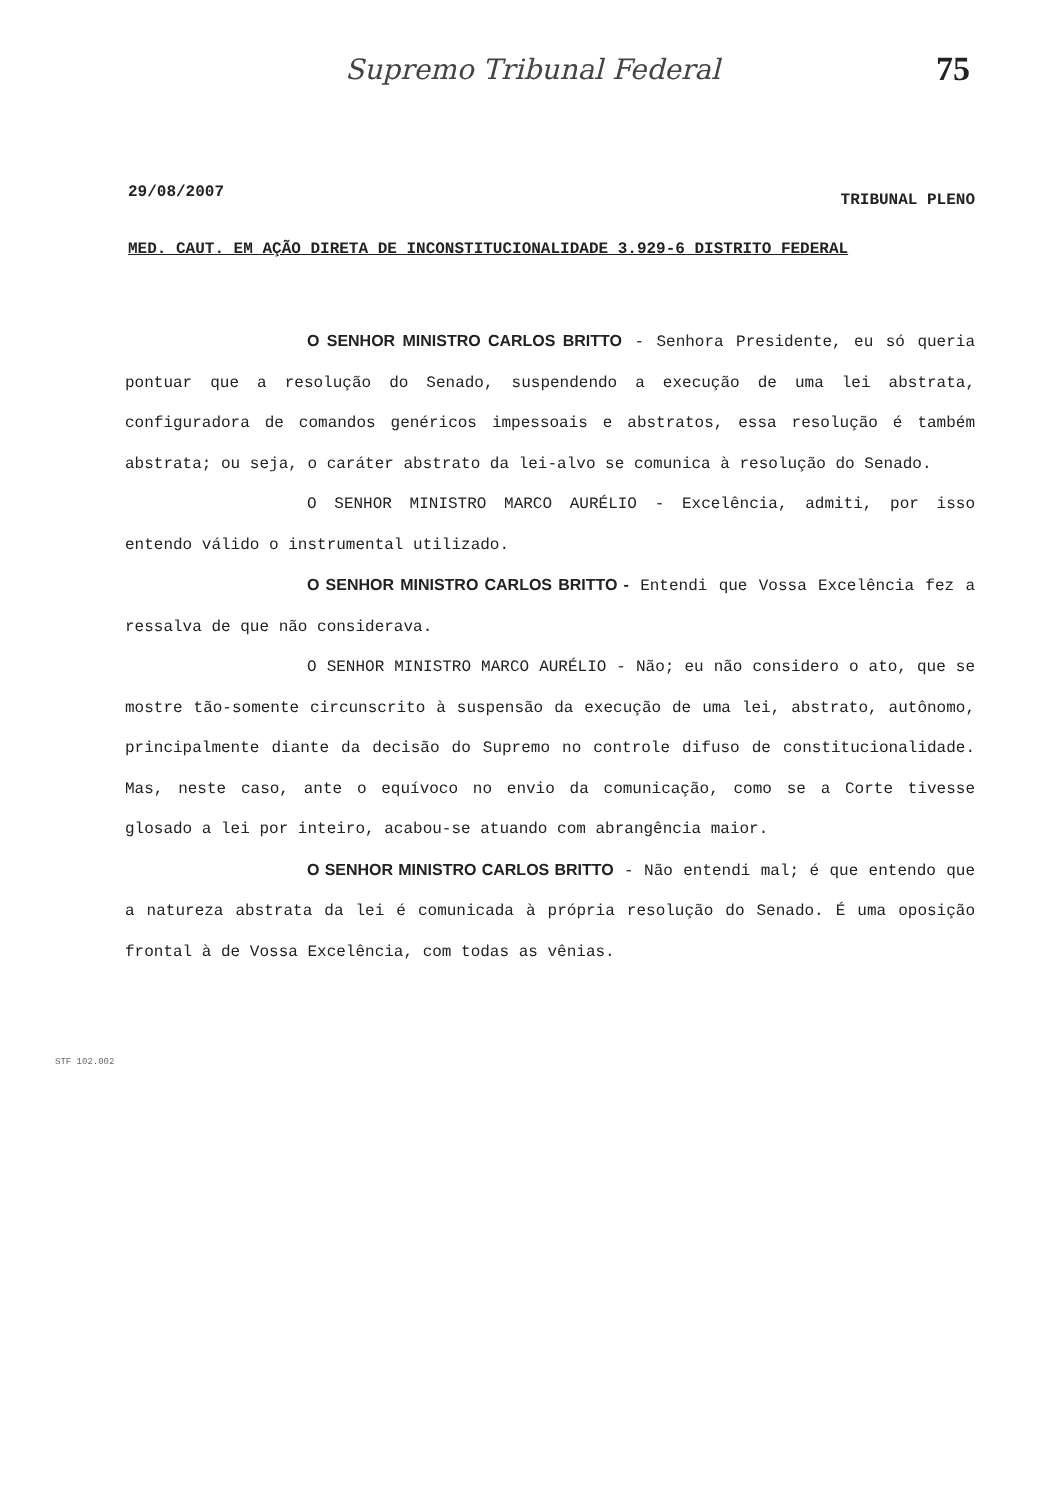Supremo Tribunal Federal 75
29/08/2007 TRIBUNAL PLENO
MED. CAUT. EM AÇÃO DIRETA DE INCONSTITUCIONALIDADE 3.929-6 DISTRITO FEDERAL
O SENHOR MINISTRO CARLOS BRITTO - Senhora Presidente, eu só queria pontuar que a resolução do Senado, suspendendo a execução de uma lei abstrata, configuradora de comandos genéricos impessoais e abstratos, essa resolução é também abstrata; ou seja, o caráter abstrato da lei-alvo se comunica à resolução do Senado.
O SENHOR MINISTRO MARCO AURÉLIO - Excelência, admiti, por isso entendo válido o instrumental utilizado.
O SENHOR MINISTRO CARLOS BRITTO - Entendi que Vossa Excelência fez a ressalva de que não considerava.
O SENHOR MINISTRO MARCO AURÉLIO - Não; eu não considero o ato, que se mostre tão-somente circunscrito à suspensão da execução de uma lei, abstrato, autônomo, principalmente diante da decisão do Supremo no controle difuso de constitucionalidade. Mas, neste caso, ante o equívoco no envio da comunicação, como se a Corte tivesse glosado a lei por inteiro, acabou-se atuando com abrangência maior.
O SENHOR MINISTRO CARLOS BRITTO - Não entendi mal; é que entendo que a natureza abstrata da lei é comunicada à própria resolução do Senado. É uma oposição frontal à de Vossa Excelência, com todas as vênias.
STF 102.002